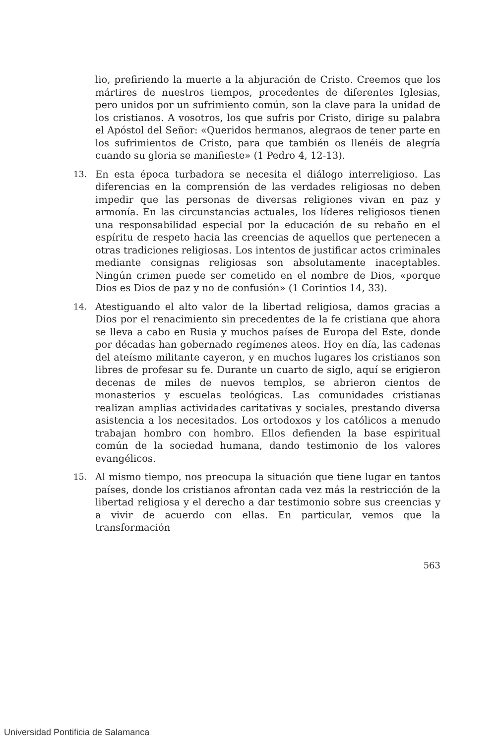lio, prefiriendo la muerte a la abjuración de Cristo. Creemos que los mártires de nuestros tiempos, procedentes de diferentes Iglesias, pero unidos por un sufrimiento común, son la clave para la unidad de los cristianos. A vosotros, los que sufris por Cristo, dirige su palabra el Apóstol del Señor: «Queridos hermanos, alegraos de tener parte en los sufrimientos de Cristo, para que también os llenéis de alegría cuando su gloria se manifieste» (1 Pedro 4, 12-13).
13. En esta época turbadora se necesita el diálogo interreligioso. Las diferencias en la comprensión de las verdades religiosas no deben impedir que las personas de diversas religiones vivan en paz y armonía. En las circunstancias actuales, los líderes religiosos tienen una responsabilidad especial por la educación de su rebaño en el espíritu de respeto hacia las creencias de aquellos que pertenecen a otras tradiciones religiosas. Los intentos de justificar actos criminales mediante consignas religiosas son absolutamente inaceptables. Ningún crimen puede ser cometido en el nombre de Dios, «porque Dios es Dios de paz y no de confusión» (1 Corintios 14, 33).
14. Atestiguando el alto valor de la libertad religiosa, damos gracias a Dios por el renacimiento sin precedentes de la fe cristiana que ahora se lleva a cabo en Rusia y muchos países de Europa del Este, donde por décadas han gobernado regímenes ateos. Hoy en día, las cadenas del ateísmo militante cayeron, y en muchos lugares los cristianos son libres de profesar su fe. Durante un cuarto de siglo, aquí se erigieron decenas de miles de nuevos templos, se abrieron cientos de monasterios y escuelas teológicas. Las comunidades cristianas realizan amplias actividades caritativas y sociales, prestando diversa asistencia a los necesitados. Los ortodoxos y los católicos a menudo trabajan hombro con hombro. Ellos defienden la base espiritual común de la sociedad humana, dando testimonio de los valores evangélicos.
15. Al mismo tiempo, nos preocupa la situación que tiene lugar en tantos países, donde los cristianos afrontan cada vez más la restricción de la libertad religiosa y el derecho a dar testimonio sobre sus creencias y a vivir de acuerdo con ellas. En particular, vemos que la transformación
563
Universidad Pontificia de Salamanca